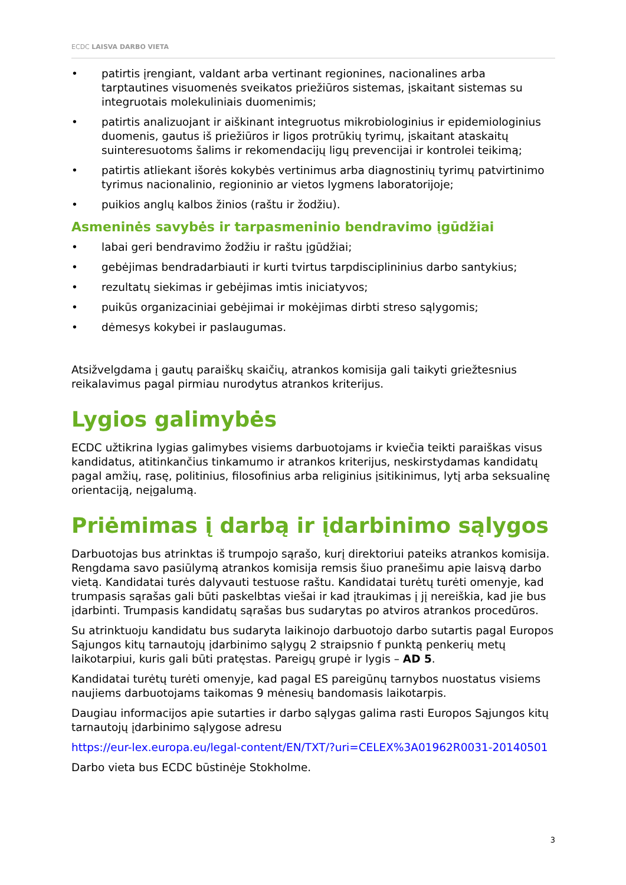ECDC LAISVA DARBO VIETA
• patirtis įrengiant, valdant arba vertinant regionines, nacionalines arba tarptautines visuomenės sveikatos priežiūros sistemas, įskaitant sistemas su integruotais molekuliniais duomenimis;
• patirtis analizuojant ir aiškinant integruotus mikrobiologinius ir epidemiologinius duomenis, gautus iš priežiūros ir ligos protrūkių tyrimų, įskaitant ataskaitų suinteresuotoms šalims ir rekomendacijų ligų prevencijai ir kontrolei teikimą;
• patirtis atliekant išorės kokybės vertinimus arba diagnostinių tyrimų patvirtinimo tyrimus nacionalinio, regioninio ar vietos lygmens laboratorijoje;
• puikios anglų kalbos žinios (raštu ir žodžiu).
Asmeninės savybės ir tarpasmeninio bendravimo įgūdžiai
• labai geri bendravimo žodžiu ir raštu įgūdžiai;
• gebėjimas bendradarbiauti ir kurti tvirtus tarpdisciplininius darbo santykius;
• rezultatų siekimas ir gebėjimas imtis iniciatyvos;
• puikūs organizaciniai gebėjimai ir mokėjimas dirbti streso sąlygomis;
• dėmesys kokybei ir paslaugumas.
Atsižvelgdama į gautų paraiškų skaičių, atrankos komisija gali taikyti griežtesnius reikalavimus pagal pirmiau nurodytus atrankos kriterijus.
Lygios galimybės
ECDC užtikrina lygias galimybes visiems darbuotojams ir kviečia teikti paraiškas visus kandidatus, atitinkančius tinkamumo ir atrankos kriterijus, neskirstydamas kandidatų pagal amžių, rasę, politinius, filosofinius arba religinius įsitikinimus, lytį arba seksualinę orientaciją, neįgalumą.
Priėmimas į darbą ir įdarbinimo sąlygos
Darbuotojas bus atrinktas iš trumpojo sąrašo, kurį direktoriui pateiks atrankos komisija. Rengdama savo pasiūlymą atrankos komisija remsis šiuo pranešimu apie laisvą darbo vietą. Kandidatai turės dalyvauti testuose raštu. Kandidatai turėtų turėti omenyje, kad trumpasis sąrašas gali būti paskelbtas viešai ir kad įtraukimas į jį nereiškia, kad jie bus įdarbinti. Trumpasis kandidatų sąrašas bus sudarytas po atviros atrankos procedūros.
Su atrinktuoju kandidatu bus sudaryta laikinojo darbuotojo darbo sutartis pagal Europos Sąjungos kitų tarnautojų įdarbinimo sąlygų 2 straipsnio f punktą penkerių metų laikotarpiui, kuris gali būti pratęstas. Pareigų grupė ir lygis – AD 5.
Kandidatai turėtų turėti omenyje, kad pagal ES pareigūnų tarnybos nuostatus visiems naujiems darbuotojams taikomas 9 mėnesių bandomasis laikotarpis.
Daugiau informacijos apie sutarties ir darbo sąlygas galima rasti Europos Sąjungos kitų tarnautojų įdarbinimo sąlygose adresu
https://eur-lex.europa.eu/legal-content/EN/TXT/?uri=CELEX%3A01962R0031-20140501
Darbo vieta bus ECDC būstinėje Stokholme.
3